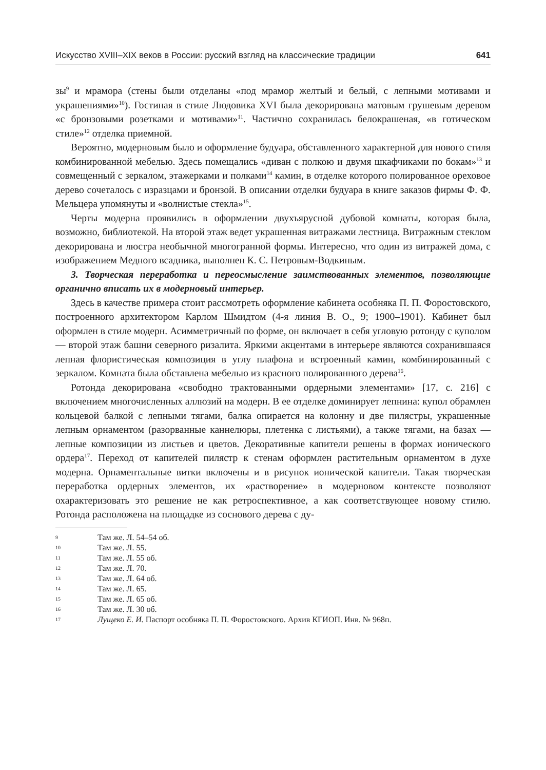Искусство XVIII–XIX веков в России: русский взгляд на классические традиции 641
зы<sup>9</sup> и мрамора (стены были отделаны «под мрамор желтый и белый, с лепными мотивами и украшениями»<sup>10</sup>). Гостиная в стиле Людовика XVI была декорирована матовым грушевым деревом «с бронзовыми розетками и мотивами»<sup>11</sup>. Частично сохранилась белокрашеная, «в готическом стиле»<sup>12</sup> отделка приемной.
Вероятно, модерновым было и оформление будуара, обставленного характерной для нового стиля комбинированной мебелью. Здесь помещались «диван с полкою и двумя шкафчиками по бокам»<sup>13</sup> и совмещенный с зеркалом, этажерками и полками<sup>14</sup> камин, в отделке которого полированное ореховое дерево сочеталось с изразцами и бронзой. В описании отделки будуара в книге заказов фирмы Ф. Ф. Мельцера упомянуты и «волнистые стекла»<sup>15</sup>.
Черты модерна проявились в оформлении двухъярусной дубовой комнаты, которая была, возможно, библиотекой. На второй этаж ведет украшенная витражами лестница. Витражным стеклом декорирована и люстра необычной многогранной формы. Интересно, что один из витражей дома, с изображением Медного всадника, выполнен К. С. Петровым-Водкиным.
3. Творческая переработка и переосмысление заимствованных элементов, позволяющие органично вписать их в модерновый интерьер.
Здесь в качестве примера стоит рассмотреть оформление кабинета особняка П. П. Форостовского, построенного архитектором Карлом Шмидтом (4-я линия В. О., 9; 1900–1901). Кабинет был оформлен в стиле модерн. Асимметричный по форме, он включает в себя угловую ротонду с куполом — второй этаж башни северного ризалита. Яркими акцентами в интерьере являются сохранившаяся лепная флористическая композиция в углу плафона и встроенный камин, комбинированный с зеркалом. Комната была обставлена мебелью из красного полированного дерева<sup>16</sup>.
Ротонда декорирована «свободно трактованными ордерными элементами» [17, с. 216] с включением многочисленных аллюзий на модерн. В ее отделке доминирует лепнина: купол обрамлен кольцевой балкой с лепными тягами, балка опирается на колонну и две пилястры, украшенные лепным орнаментом (разорванные каннелюры, плетенка с листьями), а также тягами, на базах — лепные композиции из листьев и цветов. Декоративные капители решены в формах ионического ордера<sup>17</sup>. Переход от капителей пилястр к стенам оформлен растительным орнаментом в духе модерна. Орнаментальные витки включены и в рисунок ионической капители. Такая творческая переработка ордерных элементов, их «растворение» в модерновом контексте позволяют охарактеризовать это решение не как ретроспективное, а как соответствующее новому стилю. Ротонда расположена на площадке из соснового дерева с ду-
9 Там же. Л. 54–54 об.
10 Там же. Л. 55.
11 Там же. Л. 55 об.
12 Там же. Л. 70.
13 Там же. Л. 64 об.
14 Там же. Л. 65.
15 Там же. Л. 65 об.
16 Там же. Л. 30 об.
17 Лущеко Е. И. Паспорт особняка П. П. Форостовского. Архив КГИОП. Инв. № 968п.